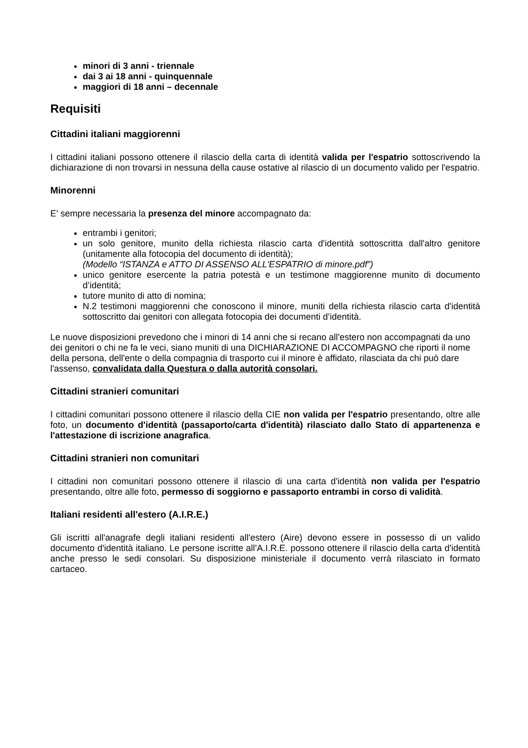minori di 3 anni - triennale
dai 3 ai 18 anni - quinquennale
maggiori di 18 anni – decennale
Requisiti
Cittadini italiani maggiorenni
I cittadini italiani possono ottenere il rilascio della carta di identità valida per l'espatrio sottoscrivendo la dichiarazione di non trovarsi in nessuna della cause ostative al rilascio di un documento valido per l'espatrio.
Minorenni
E' sempre necessaria la presenza del minore accompagnato da:
entrambi i genitori;
un solo genitore, munito della richiesta rilascio carta d'identità sottoscritta dall'altro genitore (unitamente alla fotocopia del documento di identità);
(Modello “ISTANZA e ATTO DI ASSENSO ALL'ESPATRIO di minore.pdf”)
unico genitore esercente la patria potestà e un testimone maggiorenne munito di documento d’identità;
tutore munito di atto di nomina;
N.2 testimoni maggiorenni che conoscono il minore, muniti della richiesta rilascio carta d'identità sottoscritto dai genitori con allegata fotocopia dei documenti d’identità.
Le nuove disposizioni prevedono che i minori di 14 anni che si recano all'estero non accompagnati da uno dei genitori o chi ne fa le veci, siano muniti di una DICHIARAZIONE DI ACCOMPAGNO che riporti il nome della persona, dell'ente o della compagnia di trasporto cui il minore è affidato, rilasciata da chi può dare l'assenso, convalidata dalla Questura o dalla autorità consolari.
Cittadini stranieri comunitari
I cittadini comunitari possono ottenere il rilascio della CIE non valida per l'espatrio presentando, oltre alle foto, un documento d'identità (passaporto/carta d'identità) rilasciato dallo Stato di appartenenza e l'attestazione di iscrizione anagrafica.
Cittadini stranieri non comunitari
I cittadini non comunitari possono ottenere il rilascio di una carta d'identità non valida per l'espatrio presentando, oltre alle foto, permesso di soggiorno e passaporto entrambi in corso di validità.
Italiani residenti all'estero (A.I.R.E.)
Gli iscritti all'anagrafe degli italiani residenti all'estero (Aire) devono essere in possesso di un valido documento d'identità italiano. Le persone iscritte all’A.I.R.E. possono ottenere il rilascio della carta d'identità anche presso le sedi consolari. Su disposizione ministeriale il documento verrà rilasciato in formato cartaceo.